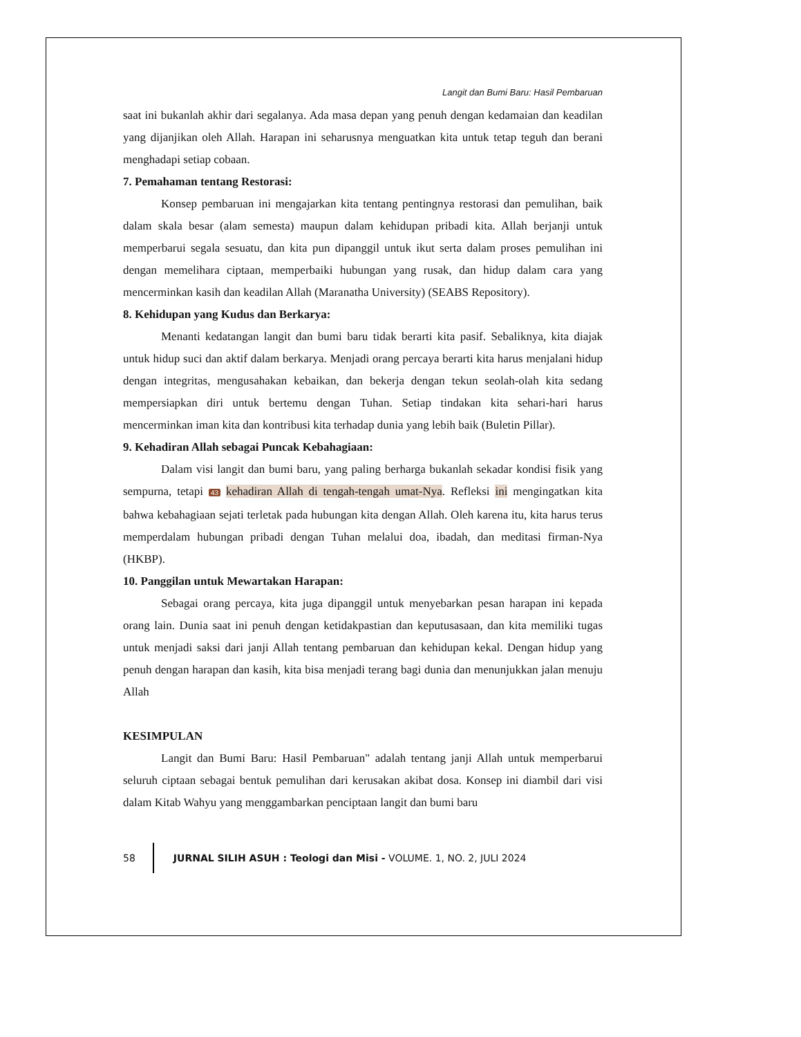Langit dan Bumi Baru: Hasil Pembaruan
saat ini bukanlah akhir dari segalanya. Ada masa depan yang penuh dengan kedamaian dan keadilan yang dijanjikan oleh Allah. Harapan ini seharusnya menguatkan kita untuk tetap teguh dan berani menghadapi setiap cobaan.
7. Pemahaman tentang Restorasi:
Konsep pembaruan ini mengajarkan kita tentang pentingnya restorasi dan pemulihan, baik dalam skala besar (alam semesta) maupun dalam kehidupan pribadi kita. Allah berjanji untuk memperbarui segala sesuatu, dan kita pun dipanggil untuk ikut serta dalam proses pemulihan ini dengan memelihara ciptaan, memperbaiki hubungan yang rusak, dan hidup dalam cara yang mencerminkan kasih dan keadilan Allah (Maranatha University) (SEABS Repository).
8. Kehidupan yang Kudus dan Berkarya:
Menanti kedatangan langit dan bumi baru tidak berarti kita pasif. Sebaliknya, kita diajak untuk hidup suci dan aktif dalam berkarya. Menjadi orang percaya berarti kita harus menjalani hidup dengan integritas, mengusahakan kebaikan, dan bekerja dengan tekun seolah-olah kita sedang mempersiapkan diri untuk bertemu dengan Tuhan. Setiap tindakan kita sehari-hari harus mencerminkan iman kita dan kontribusi kita terhadap dunia yang lebih baik (Buletin Pillar).
9. Kehadiran Allah sebagai Puncak Kebahagiaan:
Dalam visi langit dan bumi baru, yang paling berharga bukanlah sekadar kondisi fisik yang sempurna, tetapi 43 kehadiran Allah di tengah-tengah umat-Nya. Refleksi ini mengingatkan kita bahwa kebahagiaan sejati terletak pada hubungan kita dengan Allah. Oleh karena itu, kita harus terus memperdalam hubungan pribadi dengan Tuhan melalui doa, ibadah, dan meditasi firman-Nya (HKBP).
10. Panggilan untuk Mewartakan Harapan:
Sebagai orang percaya, kita juga dipanggil untuk menyebarkan pesan harapan ini kepada orang lain. Dunia saat ini penuh dengan ketidakpastian dan keputusasaan, dan kita memiliki tugas untuk menjadi saksi dari janji Allah tentang pembaruan dan kehidupan kekal. Dengan hidup yang penuh dengan harapan dan kasih, kita bisa menjadi terang bagi dunia dan menunjukkan jalan menuju Allah
KESIMPULAN
Langit dan Bumi Baru: Hasil Pembaruan" adalah tentang janji Allah untuk memperbarui seluruh ciptaan sebagai bentuk pemulihan dari kerusakan akibat dosa. Konsep ini diambil dari visi dalam Kitab Wahyu yang menggambarkan penciptaan langit dan bumi baru
58
JURNAL SILIH ASUH : Teologi dan Misi - VOLUME. 1, NO. 2, JULI 2024